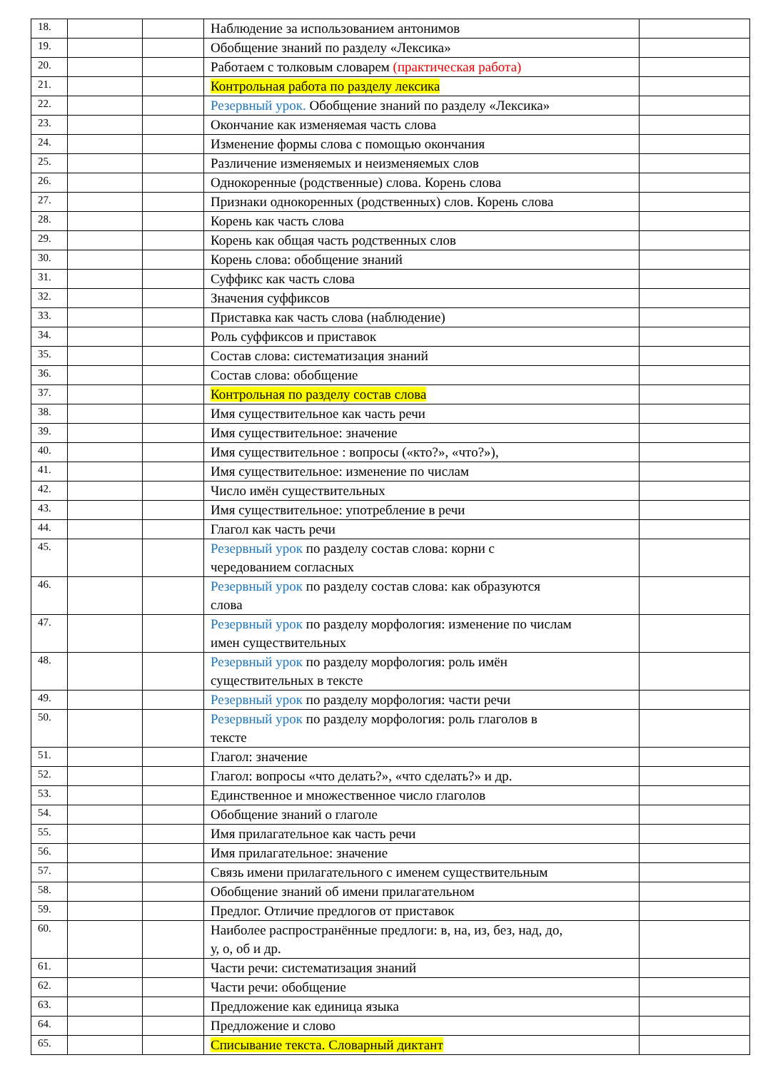| 18. | | | Наблюдение за использованием антонимов | |
| 19. | | | Обобщение знаний по разделу «Лексика» | |
| 20. | | | Работаем с толковым словарем (практическая работа) | |
| 21. | | | Контрольная работа по разделу лексика | |
| 22. | | | Резервный урок. Обобщение знаний по разделу «Лексика» | |
| 23. | | | Окончание как изменяемая часть слова | |
| 24. | | | Изменение формы слова с помощью окончания | |
| 25. | | | Различение изменяемых и неизменяемых слов | |
| 26. | | | Однокоренные (родственные) слова. Корень слова | |
| 27. | | | Признаки однокоренных (родственных) слов. Корень слова | |
| 28. | | | Корень как часть слова | |
| 29. | | | Корень как общая часть родственных слов | |
| 30. | | | Корень слова: обобщение знаний | |
| 31. | | | Суффикс как часть слова | |
| 32. | | | Значения суффиксов | |
| 33. | | | Приставка как часть слова (наблюдение) | |
| 34. | | | Роль суффиксов и приставок | |
| 35. | | | Состав слова: систематизация знаний | |
| 36. | | | Состав слова: обобщение | |
| 37. | | | Контрольная по разделу состав слова | |
| 38. | | | Имя существительное как часть речи | |
| 39. | | | Имя существительное: значение | |
| 40. | | | Имя существительное : вопросы («кто?», «что?»), | |
| 41. | | | Имя существительное: изменение по числам | |
| 42. | | | Число имён существительных | |
| 43. | | | Имя существительное: употребление в речи | |
| 44. | | | Глагол как часть речи | |
| 45. | | | Резервный урок по разделу состав слова: корни с чередованием согласных | |
| 46. | | | Резервный урок по разделу состав слова: как образуются слова | |
| 47. | | | Резервный урок по разделу морфология: изменение по числам имен существительных | |
| 48. | | | Резервный урок по разделу морфология: роль имён существительных в тексте | |
| 49. | | | Резервный урок по разделу морфология: части речи | |
| 50. | | | Резервный урок по разделу морфология: роль глаголов в тексте | |
| 51. | | | Глагол: значение | |
| 52. | | | Глагол: вопросы «что делать?», «что сделать?» и др. | |
| 53. | | | Единственное и множественное число глаголов | |
| 54. | | | Обобщение знаний о глаголе | |
| 55. | | | Имя прилагательное как часть речи | |
| 56. | | | Имя прилагательное: значение | |
| 57. | | | Связь имени прилагательного с именем существительным | |
| 58. | | | Обобщение знаний об имени прилагательном | |
| 59. | | | Предлог. Отличие предлогов от приставок | |
| 60. | | | Наиболее распространённые предлоги: в, на, из, без, над, до, у, о, об и др. | |
| 61. | | | Части речи: систематизация знаний | |
| 62. | | | Части речи: обобщение | |
| 63. | | | Предложение как единица языка | |
| 64. | | | Предложение и слово | |
| 65. | | | Списывание текста. Словарный диктант | |